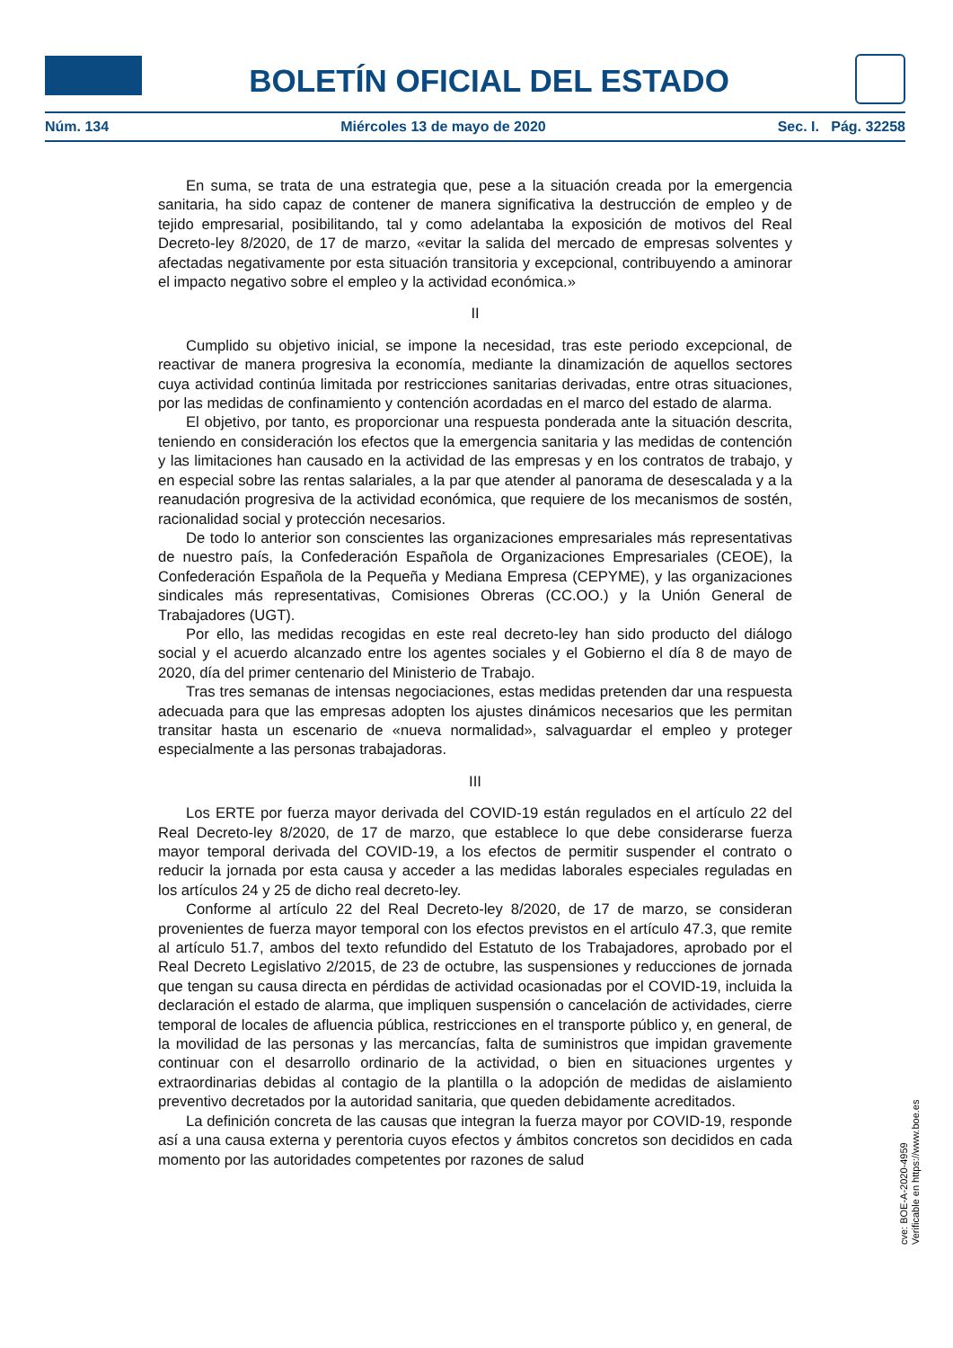BOLETÍN OFICIAL DEL ESTADO
Núm. 134 Miércoles 13 de mayo de 2020 Sec. I. Pág. 32258
En suma, se trata de una estrategia que, pese a la situación creada por la emergencia sanitaria, ha sido capaz de contener de manera significativa la destrucción de empleo y de tejido empresarial, posibilitando, tal y como adelantaba la exposición de motivos del Real Decreto-ley 8/2020, de 17 de marzo, «evitar la salida del mercado de empresas solventes y afectadas negativamente por esta situación transitoria y excepcional, contribuyendo a aminorar el impacto negativo sobre el empleo y la actividad económica.»
II
Cumplido su objetivo inicial, se impone la necesidad, tras este periodo excepcional, de reactivar de manera progresiva la economía, mediante la dinamización de aquellos sectores cuya actividad continúa limitada por restricciones sanitarias derivadas, entre otras situaciones, por las medidas de confinamiento y contención acordadas en el marco del estado de alarma.
El objetivo, por tanto, es proporcionar una respuesta ponderada ante la situación descrita, teniendo en consideración los efectos que la emergencia sanitaria y las medidas de contención y las limitaciones han causado en la actividad de las empresas y en los contratos de trabajo, y en especial sobre las rentas salariales, a la par que atender al panorama de desescalada y a la reanudación progresiva de la actividad económica, que requiere de los mecanismos de sostén, racionalidad social y protección necesarios.
De todo lo anterior son conscientes las organizaciones empresariales más representativas de nuestro país, la Confederación Española de Organizaciones Empresariales (CEOE), la Confederación Española de la Pequeña y Mediana Empresa (CEPYME), y las organizaciones sindicales más representativas, Comisiones Obreras (CC.OO.) y la Unión General de Trabajadores (UGT).
Por ello, las medidas recogidas en este real decreto-ley han sido producto del diálogo social y el acuerdo alcanzado entre los agentes sociales y el Gobierno el día 8 de mayo de 2020, día del primer centenario del Ministerio de Trabajo.
Tras tres semanas de intensas negociaciones, estas medidas pretenden dar una respuesta adecuada para que las empresas adopten los ajustes dinámicos necesarios que les permitan transitar hasta un escenario de «nueva normalidad», salvaguardar el empleo y proteger especialmente a las personas trabajadoras.
III
Los ERTE por fuerza mayor derivada del COVID-19 están regulados en el artículo 22 del Real Decreto-ley 8/2020, de 17 de marzo, que establece lo que debe considerarse fuerza mayor temporal derivada del COVID-19, a los efectos de permitir suspender el contrato o reducir la jornada por esta causa y acceder a las medidas laborales especiales reguladas en los artículos 24 y 25 de dicho real decreto-ley.
Conforme al artículo 22 del Real Decreto-ley 8/2020, de 17 de marzo, se consideran provenientes de fuerza mayor temporal con los efectos previstos en el artículo 47.3, que remite al artículo 51.7, ambos del texto refundido del Estatuto de los Trabajadores, aprobado por el Real Decreto Legislativo 2/2015, de 23 de octubre, las suspensiones y reducciones de jornada que tengan su causa directa en pérdidas de actividad ocasionadas por el COVID-19, incluida la declaración el estado de alarma, que impliquen suspensión o cancelación de actividades, cierre temporal de locales de afluencia pública, restricciones en el transporte público y, en general, de la movilidad de las personas y las mercancías, falta de suministros que impidan gravemente continuar con el desarrollo ordinario de la actividad, o bien en situaciones urgentes y extraordinarias debidas al contagio de la plantilla o la adopción de medidas de aislamiento preventivo decretados por la autoridad sanitaria, que queden debidamente acreditados.
La definición concreta de las causas que integran la fuerza mayor por COVID-19, responde así a una causa externa y perentoria cuyos efectos y ámbitos concretos son decididos en cada momento por las autoridades competentes por razones de salud
cve: BOE-A-2020-4959
Verificable en https://www.boe.es